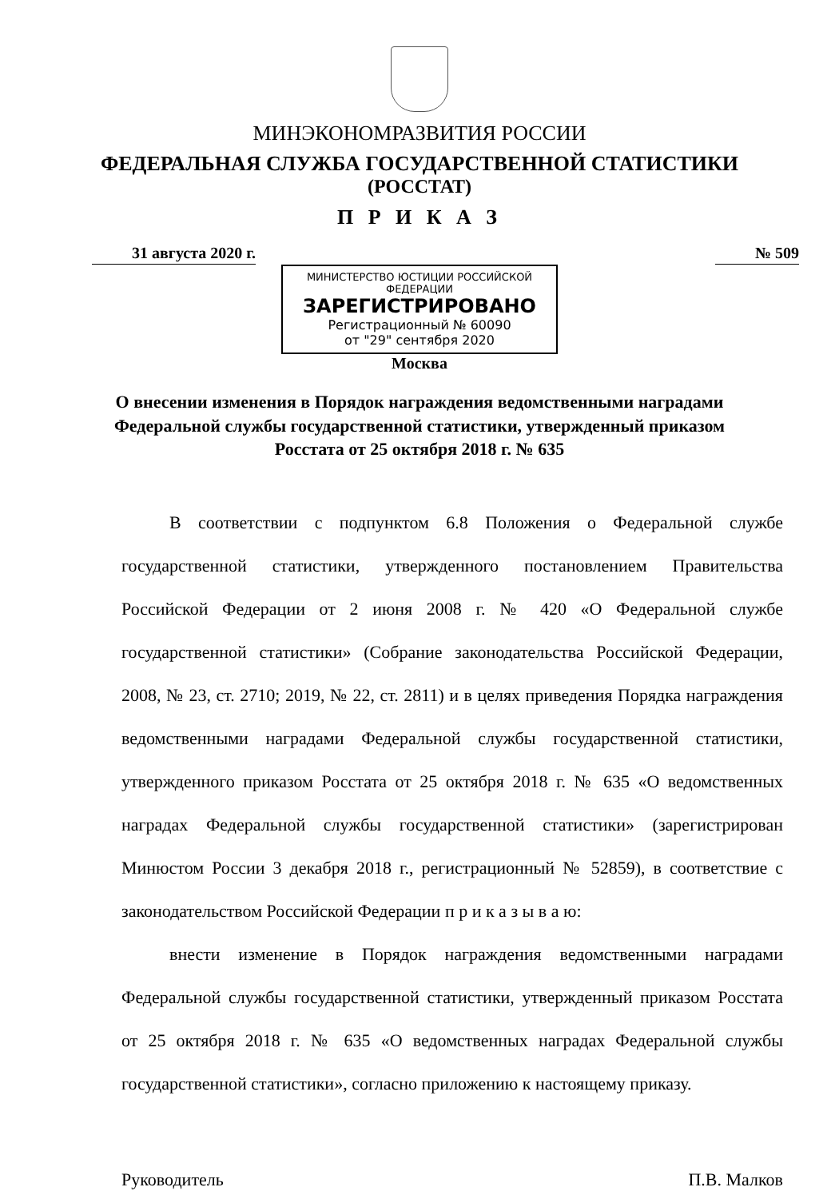МИНЭКОНОМРАЗВИТИЯ РОССИИ
ФЕДЕРАЛЬНАЯ СЛУЖБА ГОСУДАРСТВЕННОЙ СТАТИСТИКИ
(РОССТАТ)
П Р И К А З
31 августа 2020 г. № 509
МИНИСТЕРСТВО ЮСТИЦИИ РОССИЙСКОЙ ФЕДЕРАЦИИ
ЗАРЕГИСТРИРОВАНО
Регистрационный № 60090
от "29" сентября 2020
Москва
О внесении изменения в Порядок награждения ведомственными наградами Федеральной службы государственной статистики, утвержденный приказом Росстата от 25 октября 2018 г. № 635
В соответствии с подпунктом 6.8 Положения о Федеральной службе государственной статистики, утвержденного постановлением Правительства Российской Федерации от 2 июня 2008 г. № 420 «О Федеральной службе государственной статистики» (Собрание законодательства Российской Федерации, 2008, № 23, ст. 2710; 2019, № 22, ст. 2811) и в целях приведения Порядка награждения ведомственными наградами Федеральной службы государственной статистики, утвержденного приказом Росстата от 25 октября 2018 г. № 635 «О ведомственных наградах Федеральной службы государственной статистики» (зарегистрирован Минюстом России 3 декабря 2018 г., регистрационный № 52859), в соответствие с законодательством Российской Федерации п р и к а з ы в а ю:
внести изменение в Порядок награждения ведомственными наградами Федеральной службы государственной статистики, утвержденный приказом Росстата от 25 октября 2018 г. № 635 «О ведомственных наградах Федеральной службы государственной статистики», согласно приложению к настоящему приказу.
Руководитель П.В. Малков